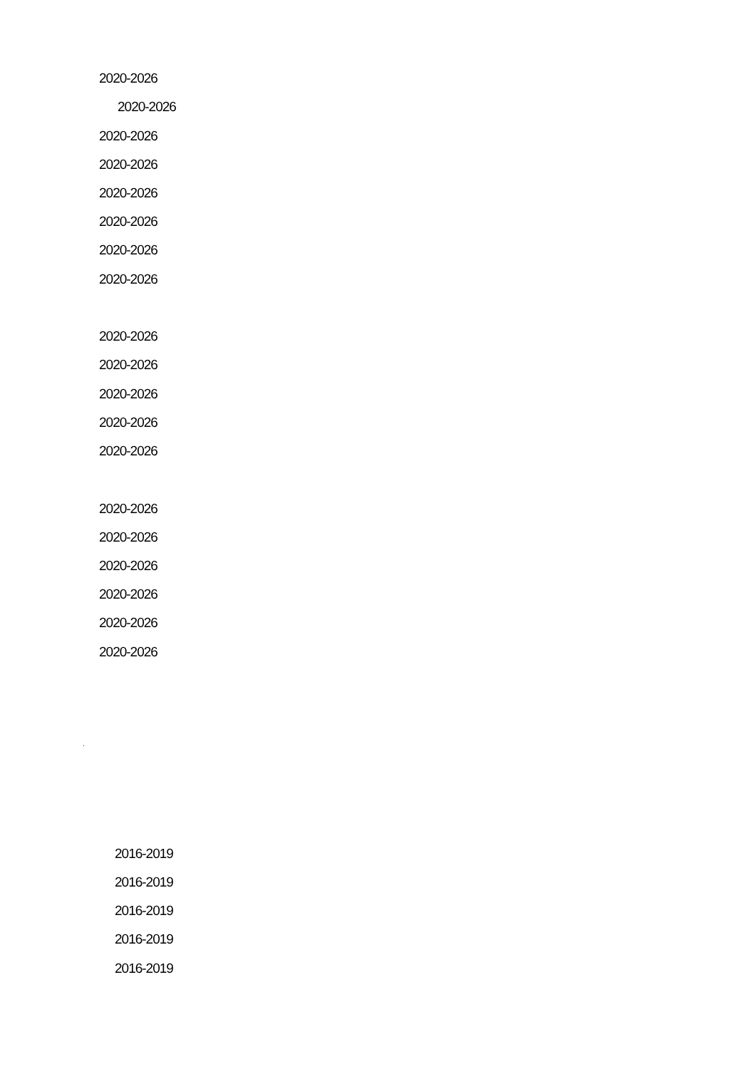2020-2026
2020-2026
2020-2026
2020-2026
2020-2026
2020-2026
2020-2026
2020-2026
2020-2026
2020-2026
2020-2026
2020-2026
2020-2026
2020-2026
2020-2026
2020-2026
2020-2026
2020-2026
2020-2026
.
2016-2019
2016-2019
2016-2019
2016-2019
2016-2019